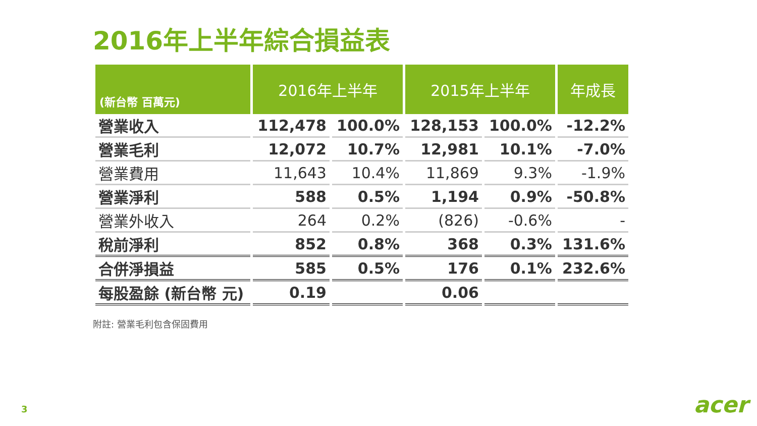2016年上半年綜合損益表
| (新台幣 百萬元) | 2016年上半年 | | 2015年上半年 | | 年成長 |
| --- | --- | --- | --- | --- | --- |
| 營業收入 | 112,478 | 100.0% | 128,153 | 100.0% | -12.2% |
| 營業毛利 | 12,072 | 10.7% | 12,981 | 10.1% | -7.0% |
| 營業費用 | 11,643 | 10.4% | 11,869 | 9.3% | -1.9% |
| 營業淨利 | 588 | 0.5% | 1,194 | 0.9% | -50.8% |
| 營業外收入 | 264 | 0.2% | (826) | -0.6% | - |
| 稅前淨利 | 852 | 0.8% | 368 | 0.3% | 131.6% |
| 合併淨損益 | 585 | 0.5% | 176 | 0.1% | 232.6% |
| 每股盈餘 (新台幣 元) | 0.19 | | 0.06 | | |
附註: 營業毛利包含保固費用
3 acer